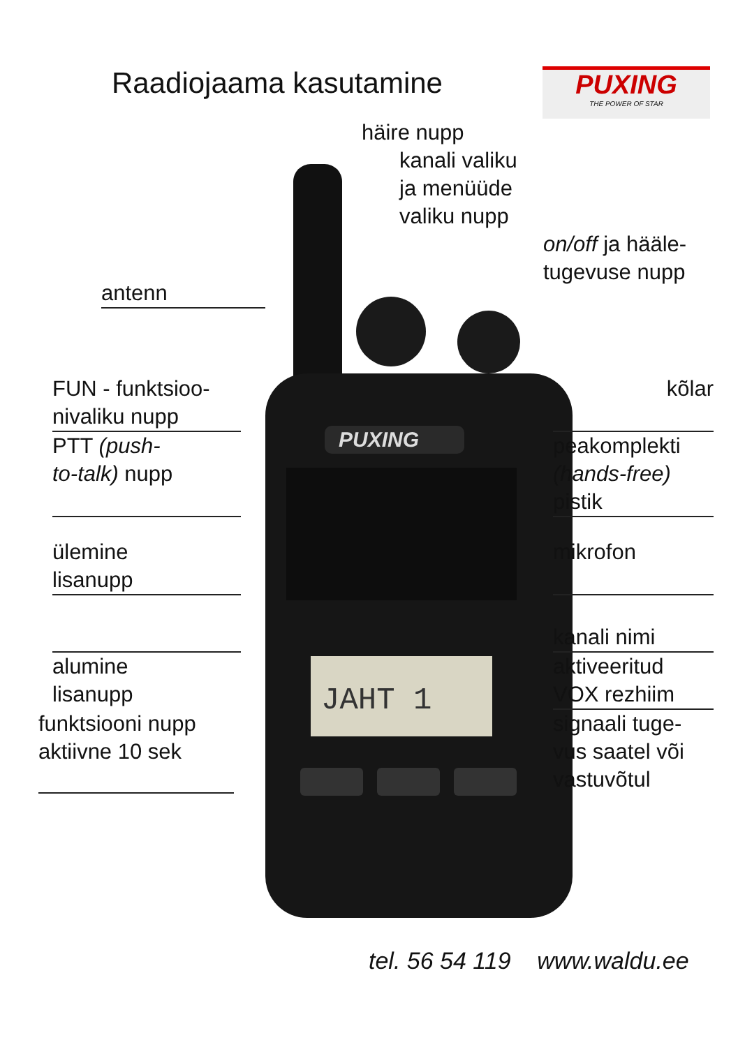PUXING
JAHT 1
Raadiojaama kasutamine
PUXING
THE POWER OF STAR
häire nupp
kanali valiku
ja menüüde
valiku nupp
on/off ja hääle-
tugevuse nupp
antenn
FUN - funktsioo-
nivaliku nupp
kõlar
PTT (push-
to-talk) nupp
peakomplekti
(hands-free)
pistik
ülemine
lisanupp
mikrofon
kanali nimi
alumine
lisanupp
aktiveeritud
VOX rezhiim
funktsiooni nupp
aktiivne 10 sek
signaali tuge-
vus saatel või
vastuvõtul
tel. 56 54 119 www.waldu.ee